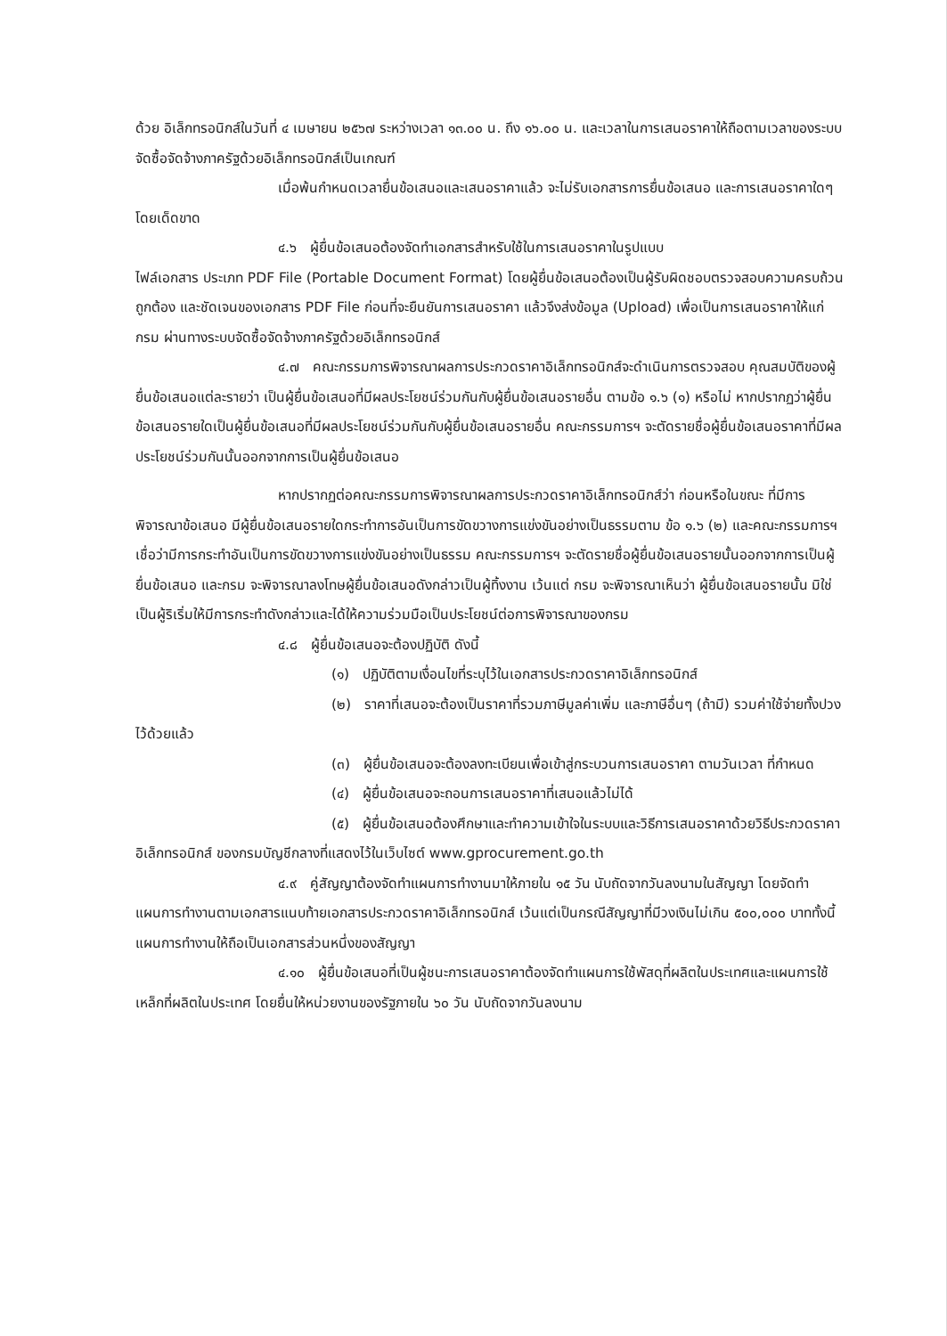ด้วย อิเล็กทรอนิกส์ในวันที่ ๔ เมษายน ๒๕๖๗ ระหว่างเวลา ๑๓.๐๐ น. ถึง ๑๖.๐๐ น. และเวลาในการเสนอราคาให้ถือตามเวลาของระบบจัดซื้อจัดจ้างภาครัฐด้วยอิเล็กทรอนิกส์เป็นเกณฑ์
เมื่อพ้นกำหนดเวลายื่นข้อเสนอและเสนอราคาแล้ว จะไม่รับเอกสารการยื่นข้อเสนอ และการเสนอราคาใดๆ โดยเด็ดขาด
๔.๖ ผู้ยื่นข้อเสนอต้องจัดทำเอกสารสำหรับใช้ในการเสนอราคาในรูปแบบ
ไฟล์เอกสาร ประเภท PDF File (Portable Document Format) โดยผู้ยื่นข้อเสนอต้องเป็นผู้รับผิดชอบตรวจสอบความครบถ้วน ถูกต้อง และชัดเจนของเอกสาร PDF File ก่อนที่จะยืนยันการเสนอราคา แล้วจึงส่งข้อมูล (Upload) เพื่อเป็นการเสนอราคาให้แก่กรม ผ่านทางระบบจัดซื้อจัดจ้างภาครัฐด้วยอิเล็กทรอนิกส์
๔.๗ คณะกรรมการพิจารณาผลการประกวดราคาอิเล็กทรอนิกส์จะดำเนินการตรวจสอบ คุณสมบัติของผู้ยื่นข้อเสนอแต่ละรายว่า เป็นผู้ยื่นข้อเสนอที่มีผลประโยชน์ร่วมกันกับผู้ยื่นข้อเสนอรายอื่น ตามข้อ ๑.๖ (๑) หรือไม่ หากปรากฏว่าผู้ยื่นข้อเสนอรายใดเป็นผู้ยื่นข้อเสนอที่มีผลประโยชน์ร่วมกันกับผู้ยื่นข้อเสนอรายอื่น คณะกรรมการฯ จะตัดรายชื่อผู้ยื่นข้อเสนอราคาที่มีผลประโยชน์ร่วมกันนั้นออกจากการเป็นผู้ยื่นข้อเสนอ
หากปรากฏต่อคณะกรรมการพิจารณาผลการประกวดราคาอิเล็กทรอนิกส์ว่า ก่อนหรือในขณะ ที่มีการพิจารณาข้อเสนอ มีผู้ยื่นข้อเสนอรายใดกระทำการอันเป็นการขัดขวางการแข่งขันอย่างเป็นธรรมตาม ข้อ ๑.๖ (๒) และคณะกรรมการฯ เชื่อว่ามีการกระทำอันเป็นการขัดขวางการแข่งขันอย่างเป็นธรรม คณะกรรมการฯ จะตัดรายชื่อผู้ยื่นข้อเสนอรายนั้นออกจากการเป็นผู้ยื่นข้อเสนอ และกรม จะพิจารณาลงโทษผู้ยื่นข้อเสนอดังกล่าวเป็นผู้ทิ้งงาน เว้นแต่ กรม จะพิจารณาเห็นว่า ผู้ยื่นข้อเสนอรายนั้น มิใช่เป็นผู้ริเริ่มให้มีการกระทำดังกล่าวและได้ให้ความร่วมมือเป็นประโยชน์ต่อการพิจารณาของกรม
๔.๘ ผู้ยื่นข้อเสนอจะต้องปฏิบัติ ดังนี้
(๑) ปฏิบัติตามเงื่อนไขที่ระบุไว้ในเอกสารประกวดราคาอิเล็กทรอนิกส์
(๒) ราคาที่เสนอจะต้องเป็นราคาที่รวมภาษีมูลค่าเพิ่ม และภาษีอื่นๆ (ถ้ามี) รวมค่าใช้จ่ายทั้งปวงไว้ด้วยแล้ว
(๓) ผู้ยื่นข้อเสนอจะต้องลงทะเบียนเพื่อเข้าสู่กระบวนการเสนอราคา ตามวันเวลา ที่กำหนด
(๔) ผู้ยื่นข้อเสนอจะถอนการเสนอราคาที่เสนอแล้วไม่ได้
(๕) ผู้ยื่นข้อเสนอต้องศึกษาและทำความเข้าใจในระบบและวิธีการเสนอราคาด้วยวิธีประกวดราคาอิเล็กทรอนิกส์ ของกรมบัญชีกลางที่แสดงไว้ในเว็บไซต์ www.gprocurement.go.th
๔.๙ คู่สัญญาต้องจัดทำแผนการทำงานมาให้ภายใน ๑๕ วัน นับถัดจากวันลงนามในสัญญา โดยจัดทำแผนการทำงานตามเอกสารแนบท้ายเอกสารประกวดราคาอิเล็กทรอนิกส์ เว้นแต่เป็นกรณีสัญญาที่มีวงเงินไม่เกิน ๕๐๐,๐๐๐ บาททั้งนี้ แผนการทำงานให้ถือเป็นเอกสารส่วนหนึ่งของสัญญา
๔.๑๐ ผู้ยื่นข้อเสนอที่เป็นผู้ชนะการเสนอราคาต้องจัดทำแผนการใช้พัสดุที่ผลิตในประเทศและแผนการใช้เหล็กที่ผลิตในประเทศ โดยยื่นให้หน่วยงานของรัฐภายใน ๖๐ วัน นับถัดจากวันลงนาม